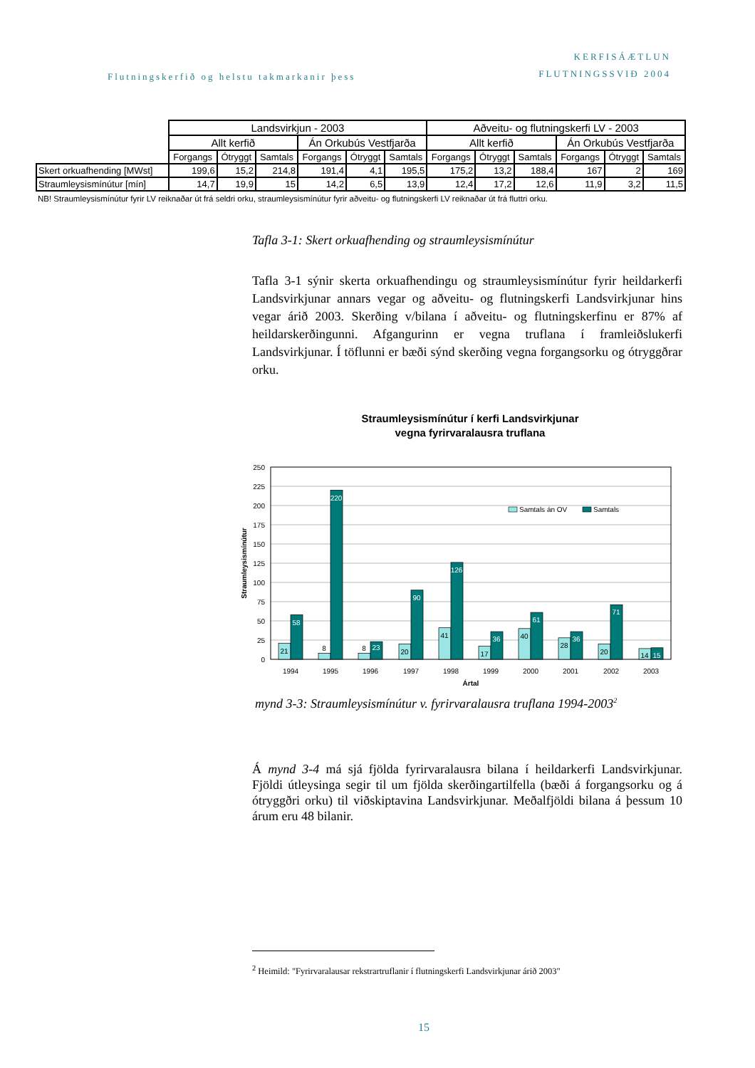Flutningskerfið og helstu takmarkanir þess
KERFISÁÆTLUN
FLUTNINGSSVIÐ 2004
| | Landsvirkjun - 2003 | | | | | | Aðveitu- og flutningskerfi LV - 2003 | | | | | |
| | Allt kerfið | | | Án Orkubús Vestfjarða | | | Allt kerfið | | | Án Orkubús Vestfjarða | | |
| | Forgangs | Ótryggt | Samtals | Forgangs | Ótryggt | Samtals | Forgangs | Ótryggt | Samtals | Forgangs | Ótryggt | Samtals |
| Skert orkuafhending [MWst] | 199,6 | 15,2 | 214,8 | 191,4 | 4,1 | 195,5 | 175,2 | 13,2 | 188,4 | 167 | 2 | 169 |
| Straumleysismínútur [mín] | 14,7 | 19,9 | 15 | 14,2 | 6,5 | 13,9 | 12,4 | 17,2 | 12,6 | 11,9 | 3,2 | 11,5 |
NB! Straumleysismínútur fyrir LV reiknaðar út frá seldri orku, straumleysismínútur fyrir aðveitu- og flutningskerfi LV reiknaðar út frá fluttri orku.
Tafla 3-1: Skert orkuafhending og straumleysismínútur
Tafla 3-1 sýnir skerta orkuafhendingu og straumleysismínútur fyrir heildarkerfi Landsvirkjunar annars vegar og aðveitu- og flutningskerfi Landsvirkjunar hins vegar árið 2003. Skerðing v/bilana í aðveitu- og flutningskerfinu er 87% af heildarskerðingunni. Afgangurinn er vegna truflana í framleiðslukerfi Landsvirkjunar. Í töflunni er bæði sýnd skerðing vegna forgangsorku og ótryggðrar orku.
Straumleysismínútur í kerfi Landsvirkjunar
vegna fyrirvaralausra truflana
250
225
200
175
150
125
100
75
50
25
0
Straumleysismínútur
21
58
8
220
8
23
20
90
41
126
17
36
40
61
28
36
20
71
14
15
1994
1995
1996
1997
1998
1999
2000
2001
2002
2003
Ártal
Samtals án OV
Samtals
mynd 3-3: Straumleysismínútur v. fyrirvaralausra truflana 1994-2003<sup>2</sup>
Á mynd 3-4 má sjá fjölda fyrirvaralausra bilana í heildarkerfi Landsvirkjunar. Fjöldi útleysinga segir til um fjölda skerðingartilfella (bæði á forgangsorku og á ótryggðri orku) til viðskiptavina Landsvirkjunar. Meðalfjöldi bilana á þessum 10 árum eru 48 bilanir.
<sup>2</sup> Heimild: "Fyrirvaralausar rekstrartruflanir í flutningskerfi Landsvirkjunar árið 2003"
15